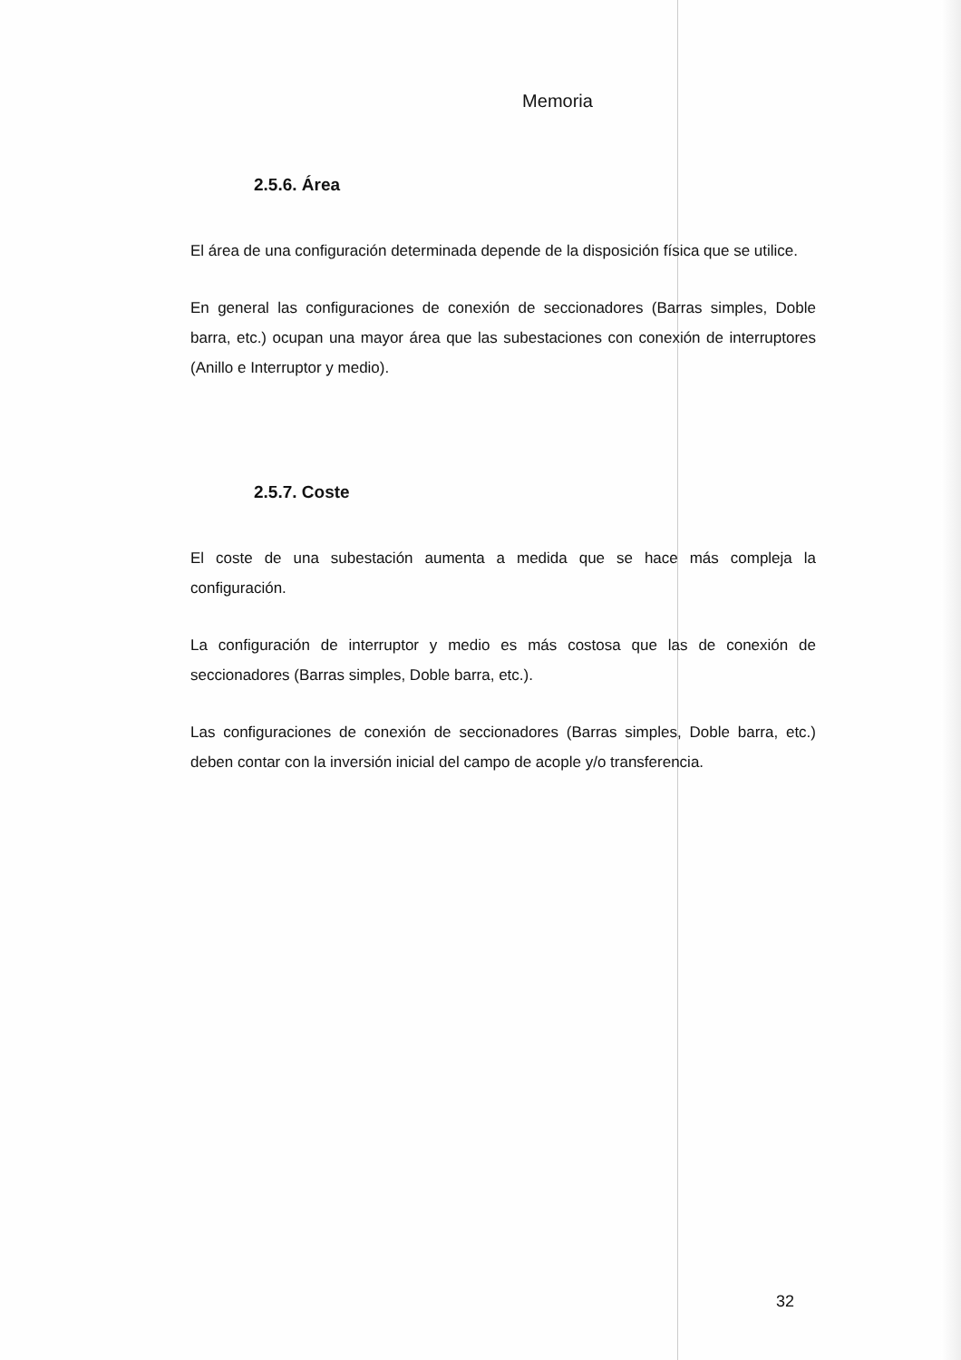Memoria
2.5.6. Área
El área de una configuración determinada depende de la disposición física que se utilice.
En general las configuraciones de conexión de seccionadores (Barras simples, Doble barra, etc.) ocupan una mayor área que las subestaciones con conexión de interruptores (Anillo e Interruptor y medio).
2.5.7. Coste
El coste de una subestación aumenta a medida que se hace más compleja la configuración.
La configuración de interruptor y medio es más costosa que las de conexión de seccionadores (Barras simples, Doble barra, etc.).
Las configuraciones de conexión de seccionadores (Barras simples, Doble barra, etc.) deben contar con la inversión inicial del campo de acople y/o transferencia.
32